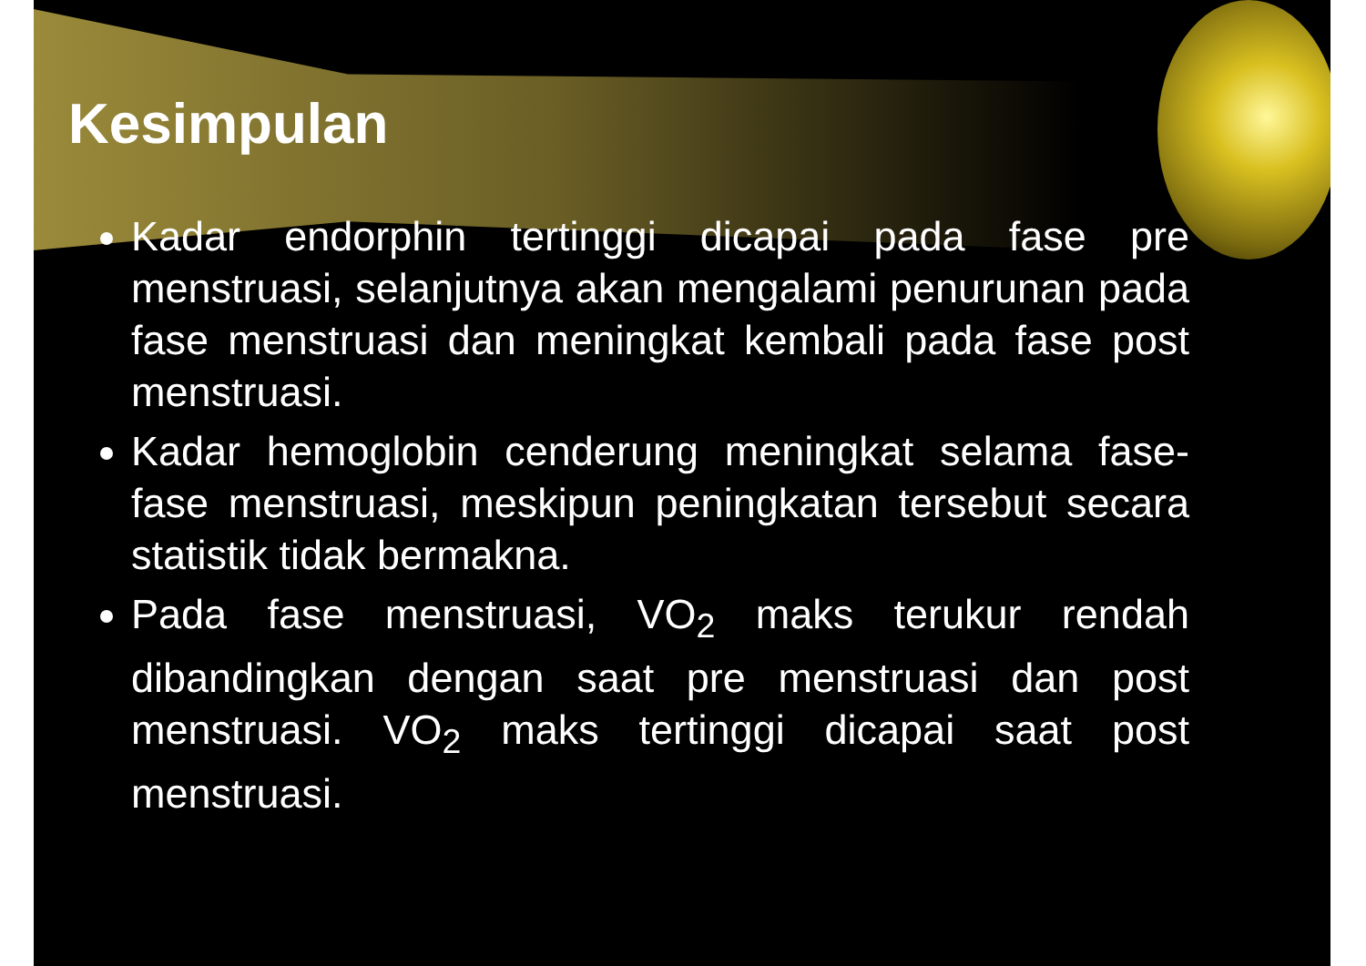Kesimpulan
Kadar endorphin tertinggi dicapai pada fase pre menstruasi, selanjutnya akan mengalami penurunan pada fase menstruasi dan meningkat kembali pada fase post menstruasi.
Kadar hemoglobin cenderung meningkat selama fase-fase menstruasi, meskipun peningkatan tersebut secara statistik tidak bermakna.
Pada fase menstruasi, VO<sub>2</sub> maks terukur rendah dibandingkan dengan saat pre menstruasi dan post menstruasi. VO<sub>2</sub> maks tertinggi dicapai saat post menstruasi.